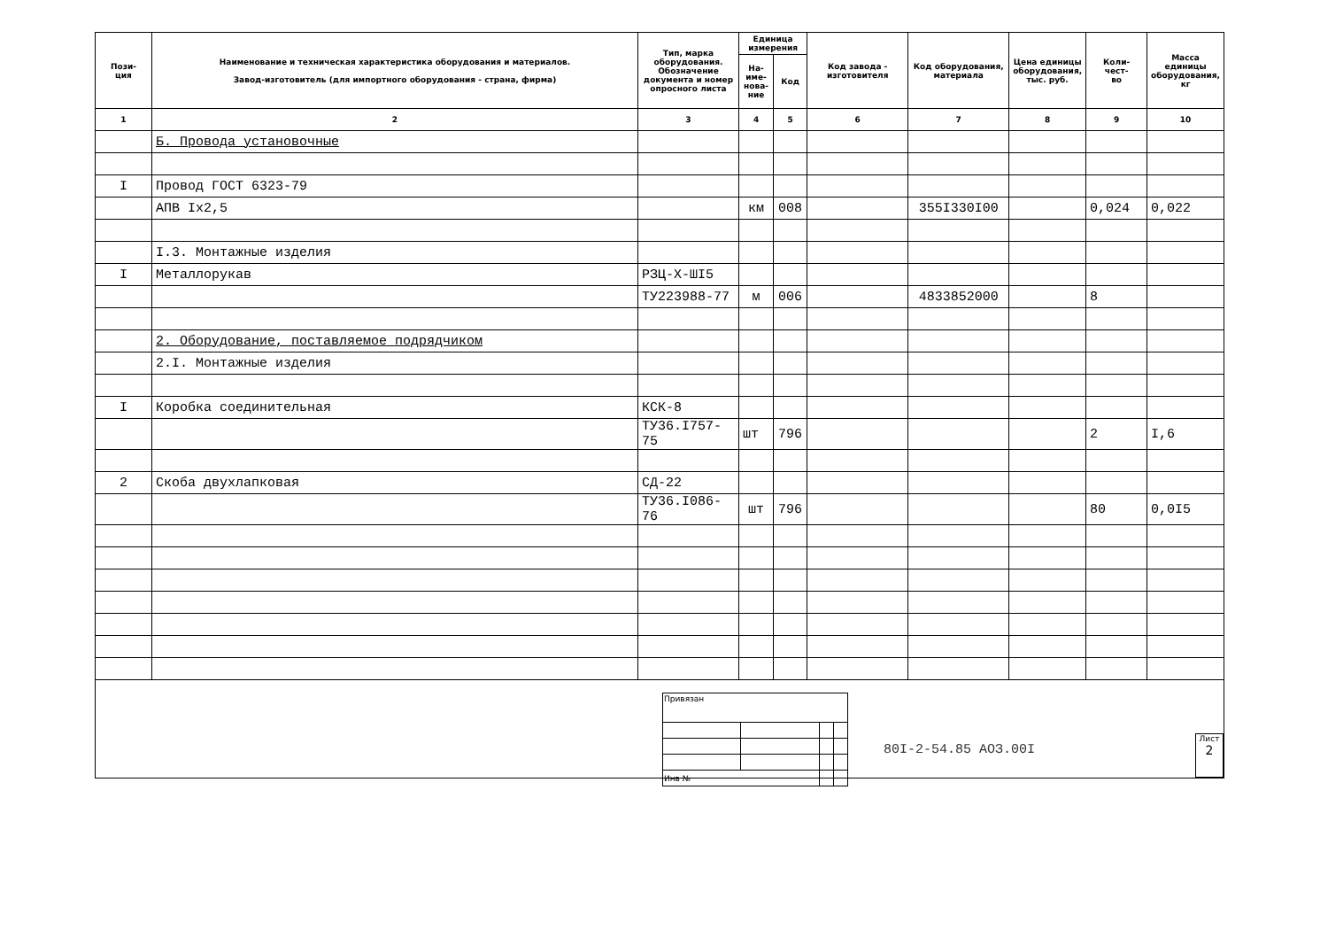| Пози- ция | Наименование и техническая характеристика оборудования и материалов. Завод-изготовитель (для импортного оборудования - страна, фирма) | Тип, марка оборудования. Обозначение документа и номер опросного листа | Единица измерения | | Код завода - изготовителя | Код оборудования, материала | Цена единицы оборудования, тыс. руб. | Коли- чест- во | Масса единицы оборудования, кг |
| --- | --- | --- | --- | --- | --- | --- | --- | --- | --- |
| | | | На- име- нова- ние | Код | | | | | |
| 1 | 2 | 3 | 4 | 5 | 6 | 7 | 8 | 9 | 10 |
| | Б. Провода установочные | | | | | | | | |
| I | Провод ГОСТ 6323-79 | | | | | | | | |
| | АПВ Iх2,5 | | км | 008 | | 355I330I00 | | 0,024 | 0,022 |
| | I.3. Монтажные изделия | | | | | | | | |
| I | Металлорукав | РЗЦ-Х-ШI5 | | | | | | | |
| | | ТУ223988-77 | м | 006 | | 4833852000 | | 8 | |
| | 2. Оборудование, поставляемое подрядчиком | | | | | | | | |
| | 2.I. Монтажные изделия | | | | | | | | |
| I | Коробка соединительная | КСК-8 | | | | | | | |
| | | ТУ36.I757-75 | шт | 796 | | | | 2 | I,6 |
| 2 | Скоба двухлапковая | СД-22 | | | | | | | |
| | | ТУ36.I086-76 | шт | 796 | | | | 80 | 0,0I5 |
| Привязан | | | |
| Инв № | | | |
80I-2-54.85 АОЗ.00I
Лист
2